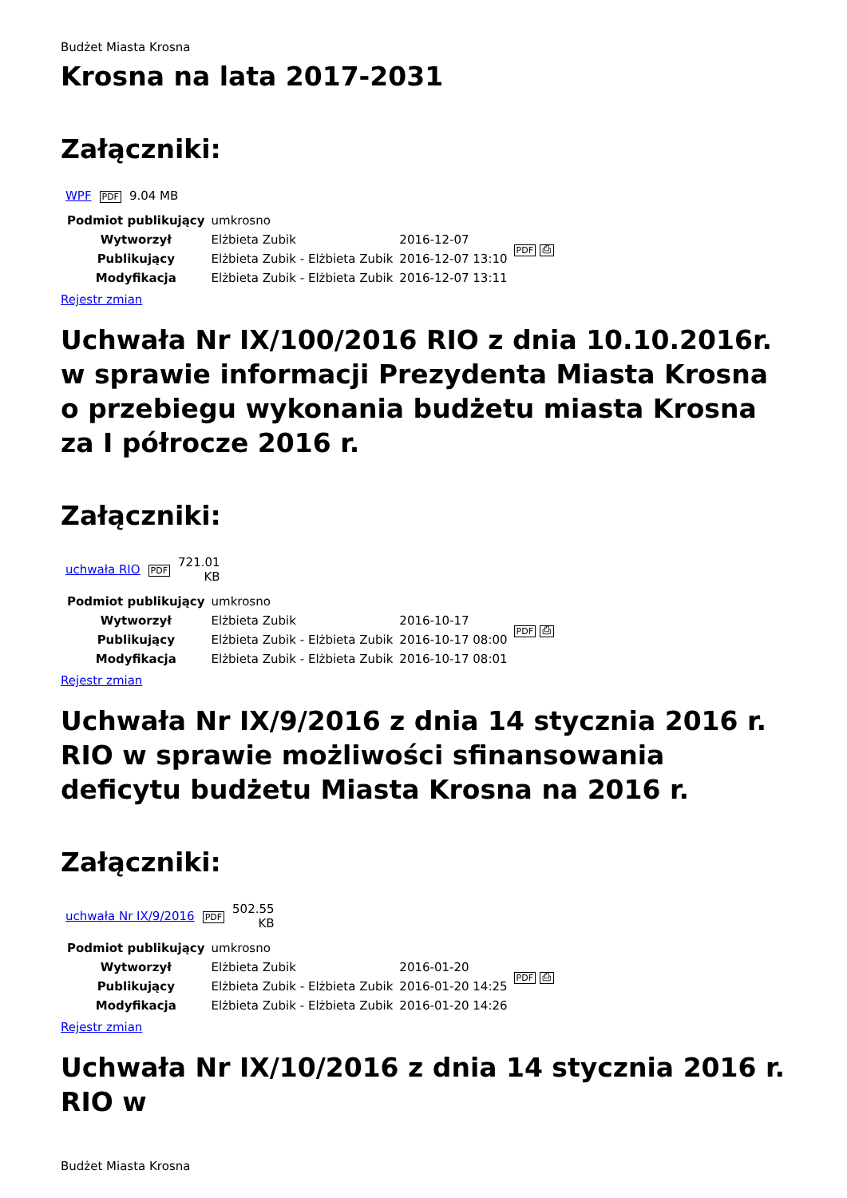Budżet Miasta Krosna
Krosna na lata 2017-2031
Załączniki:
| WPF | PDF | 9.04 MB |
| Podmiot publikujący | umkrosno | | PDF ⎙ |
| Wytworzył | Elżbieta Zubik | 2016-12-07 | |
| Publikujący | Elżbieta Zubik - Elżbieta Zubik | 2016-12-07 13:10 | |
| Modyfikacja | Elżbieta Zubik - Elżbieta Zubik | 2016-12-07 13:11 | |
Rejestr zmian
Uchwała Nr IX/100/2016 RIO z dnia 10.10.2016r. w sprawie informacji Prezydenta Miasta Krosna o przebiegu wykonania budżetu miasta Krosna za I półrocze 2016 r.
Załączniki:
| uchwała RIO | PDF | 721.01 KB |
| Podmiot publikujący | umkrosno | | PDF ⎙ |
| Wytworzył | Elżbieta Zubik | 2016-10-17 | |
| Publikujący | Elżbieta Zubik - Elżbieta Zubik | 2016-10-17 08:00 | |
| Modyfikacja | Elżbieta Zubik - Elżbieta Zubik | 2016-10-17 08:01 | |
Rejestr zmian
Uchwała Nr IX/9/2016 z dnia 14 stycznia 2016 r. RIO w sprawie możliwości sfinansowania deficytu budżetu Miasta Krosna na 2016 r.
Załączniki:
| uchwała Nr IX/9/2016 | PDF | 502.55 KB |
| Podmiot publikujący | umkrosno | | PDF ⎙ |
| Wytworzył | Elżbieta Zubik | 2016-01-20 | |
| Publikujący | Elżbieta Zubik - Elżbieta Zubik | 2016-01-20 14:25 | |
| Modyfikacja | Elżbieta Zubik - Elżbieta Zubik | 2016-01-20 14:26 | |
Rejestr zmian
Uchwała Nr IX/10/2016 z dnia 14 stycznia 2016 r. RIO w
Budżet Miasta Krosna